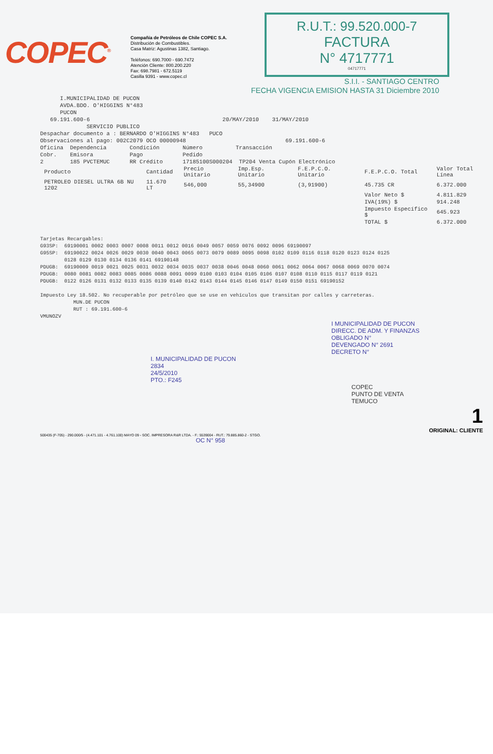COPEC<sup>®</sup>
Compañía de Petróleos de Chile COPEC S.A.
Distribución de Combustibles.
Casa Matriz: Agustinas 1382, Santiago.
Teléfonos: 690.7000 - 690.7472
Atención Cliente: 800.200.220
Fax: 698.7981 - 672.5119
Casilla 9391 - www.copec.cl
R.U.T.: 99.520.000-7
FACTURA
N° 4717771
04717771
S.I.I. - SANTIAGO CENTRO
FECHA VIGENCIA EMISION HASTA 31 Diciembre 2010
I.MUNICIPALIDAD DE PUCON AVDA.BDO. O'HIGGINS N°483 PUCON 69.191.600-6 20/MAY/2010 31/MAY/2010 SERVICIO PUBLICO Despachar documento a : BERNARDO O'HIGGINS N°483 PUCO Observaciones al pago: 002C2079 OCO 00000948 69.191.600-6 Oficina Dependencia Condición Número Transacción Cobr. Emisora Pago Pedido 2 185 PVCTEMUC RR Crédito 17185100S000204 TP204 Venta Cupón Electrónico
| Producto | Cantidad | Precio Unitario | Imp.Esp. Unitario | F.E.P.C.O. Unitario | F.E.P.C.O. Total | Valor Total Línea |
| --- | --- | --- | --- | --- | --- | --- |
| PETROLEO DIESEL ULTRA 6B NU 1202 | 11.670 LT | 546,000 | 55,34900 | (3,91900) | 45.735 CR | 6.372.000 |
| | | | | | Valor Neto $ | 4.811.829 |
| | | | | | IVA(19%) $ | 914.248 |
| | | | | | Impuesto Específico $ | 645.923 |
| | | | | | TOTAL $ | 6.372.000 |
Tarjetas Recargables: G93SP: 69190001 0002 0003 0007 0008 0011 0012 0016 0049 0057 0059 0076 0092 0096 69190097 G95SP: 69190022 0024 0026 0029 0030 0040 0043 0065 0073 0079 0089 0095 0098 0102 0109 0116 0118 0120 0123 0124 0125 0128 0129 0130 0134 0136 0141 69190148 PDUGB: 69190009 0019 0021 0025 0031 0032 0034 0035 0037 0038 0046 0048 0060 0061 0062 0064 0067 0068 0069 0070 0074 PDUGB: 0080 0081 0082 0083 0085 0086 0088 0091 0099 0100 0103 0104 0105 0106 0107 0108 0110 0115 0117 0119 0121 PDUGB: 0122 0126 0131 0132 0133 0135 0139 0140 0142 0143 0144 0145 0146 0147 0149 0150 0151 69190152 Impuesto Ley 18.502. No recuperable por petróleo que se use en vehículos que transitan por calles y carreteras. MUN.DE PUCON RUT : 69.191.600-6 VMUNOZV
I MUNICIPALIDAD DE PUCON
DIRECC. DE ADM. Y FINANZAS
OBLIGADO N°
DEVENGADO N° 2691
DECRETO N°
I. MUNICIPALIDAD DE PUCON
2834
24/5/2010
PTO.: F245
COPEC
PUNTO DE VENTA
TEMUCO
1
ORIGINAL: CLIENTE
500435 (F-705) - 290.000/5 - (4.471.101 - 4.761.100) MAYO 09 - SOC. IMPRESORA R&R LTDA. - F.: 5539004 - RUT.: 79.885.860-2 - STGO.
OC N° 958